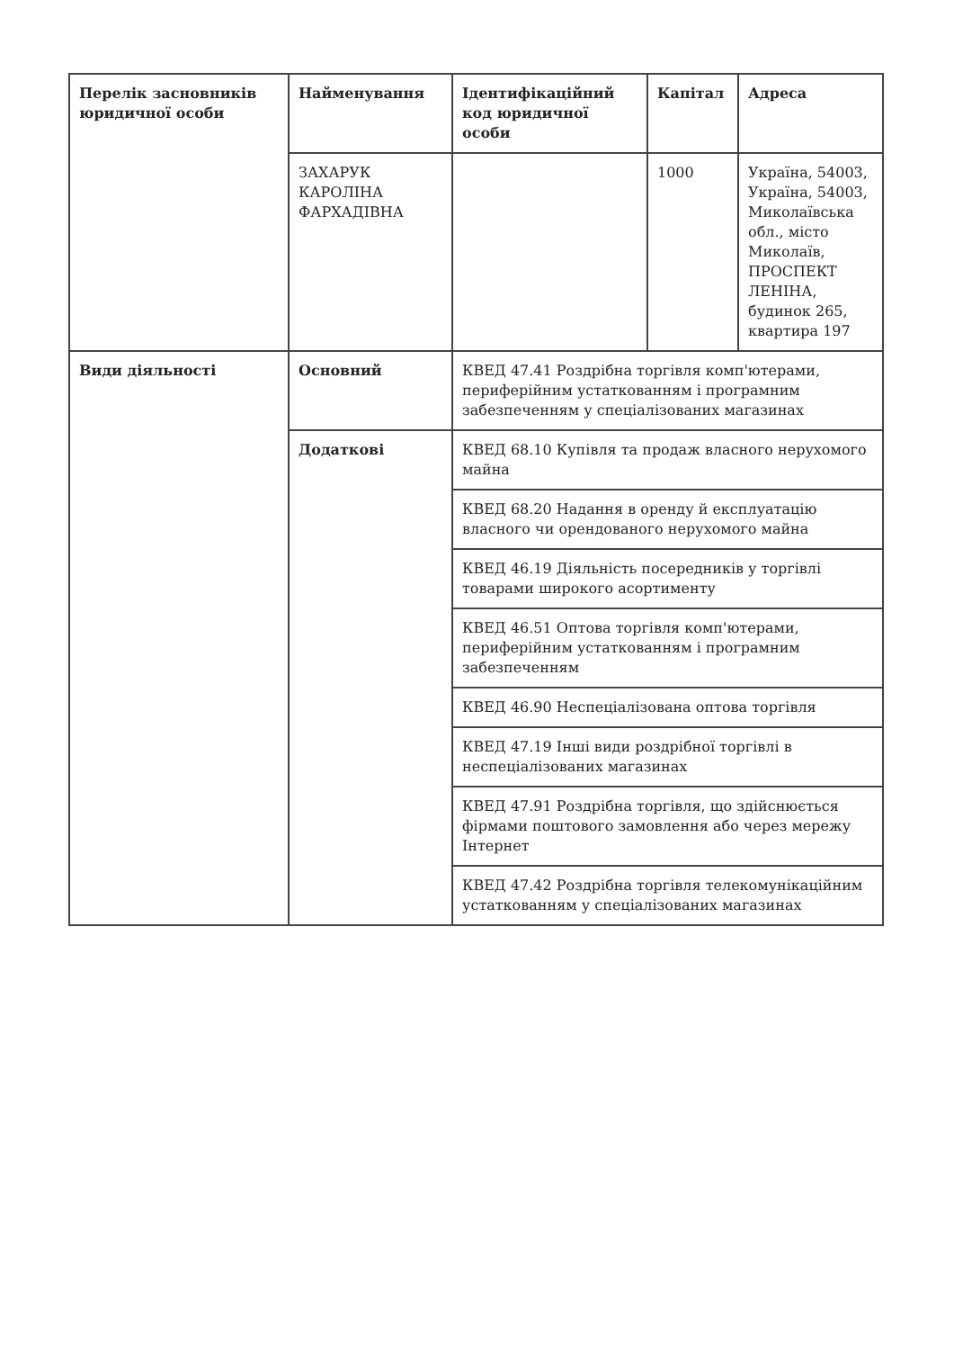| Перелік засновників юридичної особи | Найменування | Ідентифікаційний код юридичної особи | Капітал | Адреса |
| | ЗАХАРУК КАРОЛІНА ФАРХАДІВНА | | 1000 | Україна, 54003, Україна, 54003, Миколаївська обл., місто Миколаїв, ПРОСПЕКТ ЛЕНІНА, будинок 265, квартира 197 |
| Види діяльності | Основний | КВЕД 47.41 Роздрібна торгівля комп'ютерами, периферійним устаткованням і програмним забезпеченням у спеціалізованих магазинах | | |
| | Додаткові | КВЕД 68.10 Купівля та продаж власного нерухомого майна | | |
| | | КВЕД 68.20 Надання в оренду й експлуатацію власного чи орендованого нерухомого майна | | |
| | | КВЕД 46.19 Діяльність посередників у торгівлі товарами широкого асортименту | | |
| | | КВЕД 46.51 Оптова торгівля комп'ютерами, периферійним устаткованням і програмним забезпеченням | | |
| | | КВЕД 46.90 Неспеціалізована оптова торгівля | | |
| | | КВЕД 47.19 Інші види роздрібної торгівлі в неспеціалізованих магазинах | | |
| | | КВЕД 47.91 Роздрібна торгівля, що здійснюється фірмами поштового замовлення або через мережу Інтернет | | |
| | | КВЕД 47.42 Роздрібна торгівля телекомунікаційним устаткованням у спеціалізованих магазинах | | |